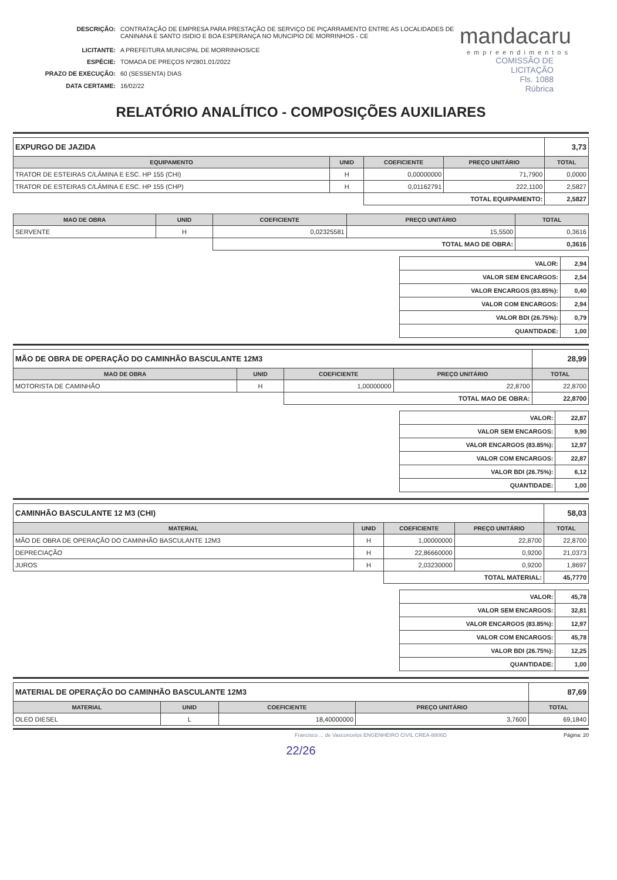| DESCRIÇÃO: | CONTRATAÇÃO DE EMPRESA PARA PRESTAÇÃO DE SERVIÇO DE PIÇARRAMENTO ENTRE AS LOCALIDADES DE CANINANA E SANTO ISIDIO E BOA ESPERANÇA NO MUNCIPIO DE MORRINHOS - CE |
| LICITANTE: | A PREFEITURA MUNICIPAL DE MORRINHOS/CE |
| ESPÉCIE: | TOMADA DE PREÇOS Nº2801.01/2022 |
| PRAZO DE EXECUÇÃO: | 60 (SESSENTA) DIAS |
| DATA CERTAME: | 16/02/22 |
mandacaru
empreendimentos
COMISSÃO DE LICITAÇÃO
Fls. 1088
Rúbrica
RELATÓRIO ANALÍTICO - COMPOSIÇÕES AUXILIARES
| EXPURGO DE JAZIDA | | | | 3,73 |
| EQUIPAMENTO | UNID | COEFICIENTE | PREÇO UNITÁRIO | TOTAL |
| TRATOR DE ESTEIRAS C/LÂMINA E ESC. HP 155 (CHI) | H | 0,00000000 | 71,7900 | 0,0000 |
| TRATOR DE ESTEIRAS C/LÂMINA E ESC. HP 155 (CHP) | H | 0,01162791 | 222,1100 | 2,5827 |
| | | TOTAL EQUIPAMENTO: | | 2,5827 |
| MAO DE OBRA | UNID | COEFICIENTE | PREÇO UNITÁRIO | TOTAL |
| --- | --- | --- | --- | --- |
| SERVENTE | H | 0,02325581 | 15,5500 | 0,3616 |
| | | TOTAL MAO DE OBRA: | | 0,3616 |
| VALOR: | 2,94 |
| VALOR SEM ENCARGOS: | 2,54 |
| VALOR ENCARGOS (83.85%): | 0,40 |
| VALOR COM ENCARGOS: | 2,94 |
| VALOR BDI (26.75%): | 0,79 |
| QUANTIDADE: | 1,00 |
| MÃO DE OBRA DE OPERAÇÃO DO CAMINHÃO BASCULANTE 12M3 | | | | 28,99 |
| MAO DE OBRA | UNID | COEFICIENTE | PREÇO UNITÁRIO | TOTAL |
| MOTORISTA DE CAMINHÃO | H | 1,00000000 | 22,8700 | 22,8700 |
| | | TOTAL MAO DE OBRA: | | 22,8700 |
| VALOR: | 22,87 |
| VALOR SEM ENCARGOS: | 9,90 |
| VALOR ENCARGOS (83.85%): | 12,97 |
| VALOR COM ENCARGOS: | 22,87 |
| VALOR BDI (26.75%): | 6,12 |
| QUANTIDADE: | 1,00 |
| CAMINHÃO BASCULANTE 12 M3 (CHI) | | | | 58,03 |
| MATERIAL | UNID | COEFICIENTE | PREÇO UNITÁRIO | TOTAL |
| MÃO DE OBRA DE OPERAÇÃO DO CAMINHÃO BASCULANTE 12M3 | H | 1,00000000 | 22,8700 | 22,8700 |
| DEPRECIAÇÃO | H | 22,86660000 | 0,9200 | 21,0373 |
| JUROS | H | 2,03230000 | 0,9200 | 1,8697 |
| | | TOTAL MATERIAL: | | 45,7770 |
| VALOR: | 45,78 |
| VALOR SEM ENCARGOS: | 32,81 |
| VALOR ENCARGOS (83.85%): | 12,97 |
| VALOR COM ENCARGOS: | 45,78 |
| VALOR BDI (26.75%): | 12,25 |
| QUANTIDADE: | 1,00 |
| MATERIAL DE OPERAÇÃO DO CAMINHÃO BASCULANTE 12M3 | | | | 87,69 |
| MATERIAL | UNID | COEFICIENTE | PREÇO UNITÁRIO | TOTAL |
| OLEO DIESEL | L | 18,40000000 | 3,7600 | 69,1840 |
Francisco ... de Vasconcelos ENGENHEIRO CIVIL CREA-8806D Página: 20
22/26